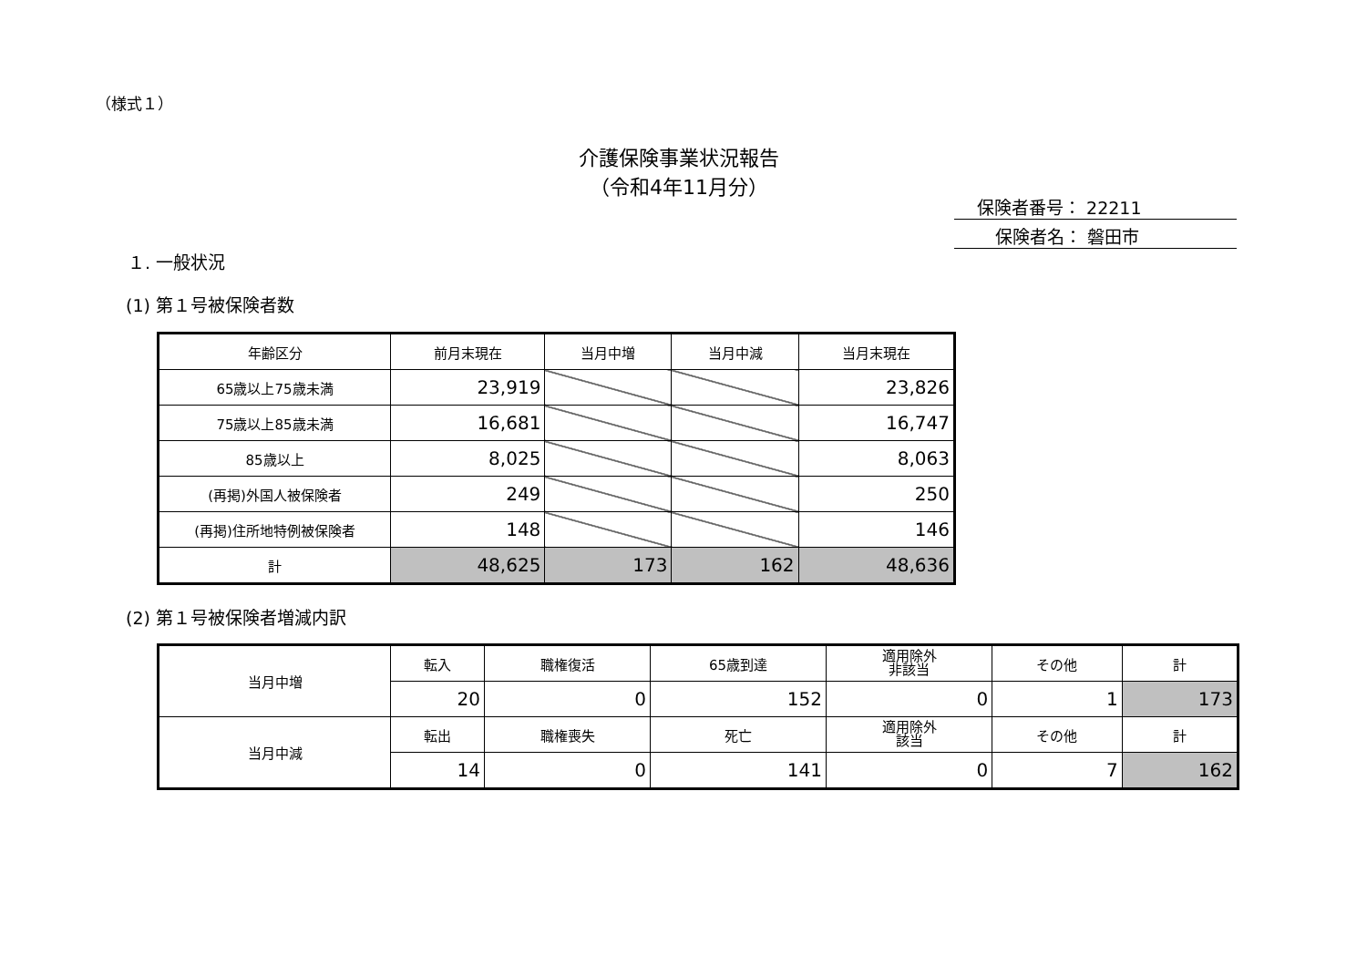（様式１）
介護保険事業状況報告
（令和4年11月分）
保険者番号： 22211
保険者名： 磐田市
１. 一般状況
(1) 第１号被保険者数
| 年齢区分 | 前月末現在 | 当月中増 | 当月中減 | 当月末現在 |
| 65歳以上75歳未満 | 23,919 | | | 23,826 |
| 75歳以上85歳未満 | 16,681 | | | 16,747 |
| 85歳以上 | 8,025 | | | 8,063 |
| (再掲)外国人被保険者 | 249 | | | 250 |
| (再掲)住所地特例被保険者 | 148 | | | 146 |
| 計 | 48,625 | 173 | 162 | 48,636 |
(2) 第１号被保険者増減内訳
| 当月中増 | 転入 | 職権復活 | 65歳到達 | 適用除外 非該当 | その他 | 計 |
| | 20 | 0 | 152 | 0 | 1 | 173 |
| 当月中減 | 転出 | 職権喪失 | 死亡 | 適用除外 該当 | その他 | 計 |
| | 14 | 0 | 141 | 0 | 7 | 162 |